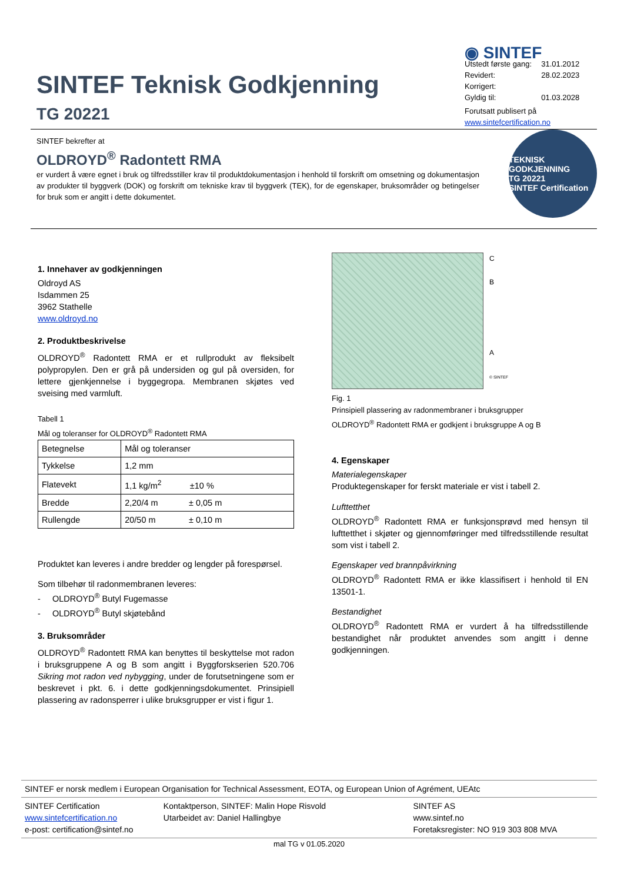SINTEF Teknisk Godkjenning
TG 20221
◉ SINTEF
| Utstedt første gang: | 31.01.2012 |
| Revidert: | 28.02.2023 |
| Korrigert: | |
| Gyldig til: | 01.03.2028 |
Forutsatt publisert på
www.sintefcertification.no
SINTEF bekrefter at
OLDROYD<sup>®</sup> Radontett RMA
er vurdert å være egnet i bruk og tilfredsstiller krav til produktdokumentasjon i henhold til forskrift om omsetning og dokumentasjon av produkter til byggverk (DOK) og forskrift om tekniske krav til byggverk (TEK), for de egenskaper, bruksområder og betingelser for bruk som er angitt i dette dokumentet.
TEKNISK GODKJENNING
TG 20221
SINTEF Certification
1. Innehaver av godkjenningen
Oldroyd AS
Isdammen 25
3962 Stathelle
www.oldroyd.no
2. Produktbeskrivelse
OLDROYD<sup>®</sup> Radontett RMA er et rullprodukt av fleksibelt polypropylen. Den er grå på undersiden og gul på oversiden, for lettere gjenkjennelse i byggegropa. Membranen skjøtes ved sveising med varmluft.
Tabell 1
Mål og toleranser for OLDROYD<sup>®</sup> Radontett RMA
| Betegnelse | Mål og toleranser |
| Tykkelse | 1,2 mm |
| Flatevekt | 1,1 kg/m<sup>2</sup> ±10 % |
| Bredde | 2,20/4 m ± 0,05 m |
| Rullengde | 20/50 m ± 0,10 m |
Produktet kan leveres i andre bredder og lengder på forespørsel.
Som tilbehør til radonmembranen leveres:
- OLDROYD<sup>®</sup> Butyl Fugemasse
- OLDROYD<sup>®</sup> Butyl skjøtebånd
3. Bruksområder
OLDROYD<sup>®</sup> Radontett RMA kan benyttes til beskyttelse mot radon i bruksgruppene A og B som angitt i Byggforskserien 520.706 Sikring mot radon ved nybygging, under de forutsetningene som er beskrevet i pkt. 6. i dette godkjenningsdokumentet. Prinsipiell plassering av radonsperrer i ulike bruksgrupper er vist i figur 1.
C
B
A
© SINTEF
Fig. 1
Prinsipiell plassering av radonmembraner i bruksgrupper
OLDROYD<sup>®</sup> Radontett RMA er godkjent i bruksgruppe A og B
4. Egenskaper
Materialegenskaper
Produktegenskaper for ferskt materiale er vist i tabell 2.
Lufttetthet
OLDROYD<sup>®</sup> Radontett RMA er funksjonsprøvd med hensyn til lufttetthet i skjøter og gjennomføringer med tilfredsstillende resultat som vist i tabell 2.
Egenskaper ved brannpåvirkning
OLDROYD<sup>®</sup> Radontett RMA er ikke klassifisert i henhold til EN 13501-1.
Bestandighet
OLDROYD<sup>®</sup> Radontett RMA er vurdert å ha tilfredsstillende bestandighet når produktet anvendes som angitt i denne godkjenningen.
SINTEF er norsk medlem i European Organisation for Technical Assessment, EOTA, og European Union of Agrément, UEAtc
SINTEF Certification
www.sintefcertification.no
e-post: certification@sintef.no
Kontaktperson, SINTEF: Malin Hope Risvold
Utarbeidet av: Daniel Hallingbye
SINTEF AS
www.sintef.no
Foretaksregister: NO 919 303 808 MVA
mal TG v 01.05.2020